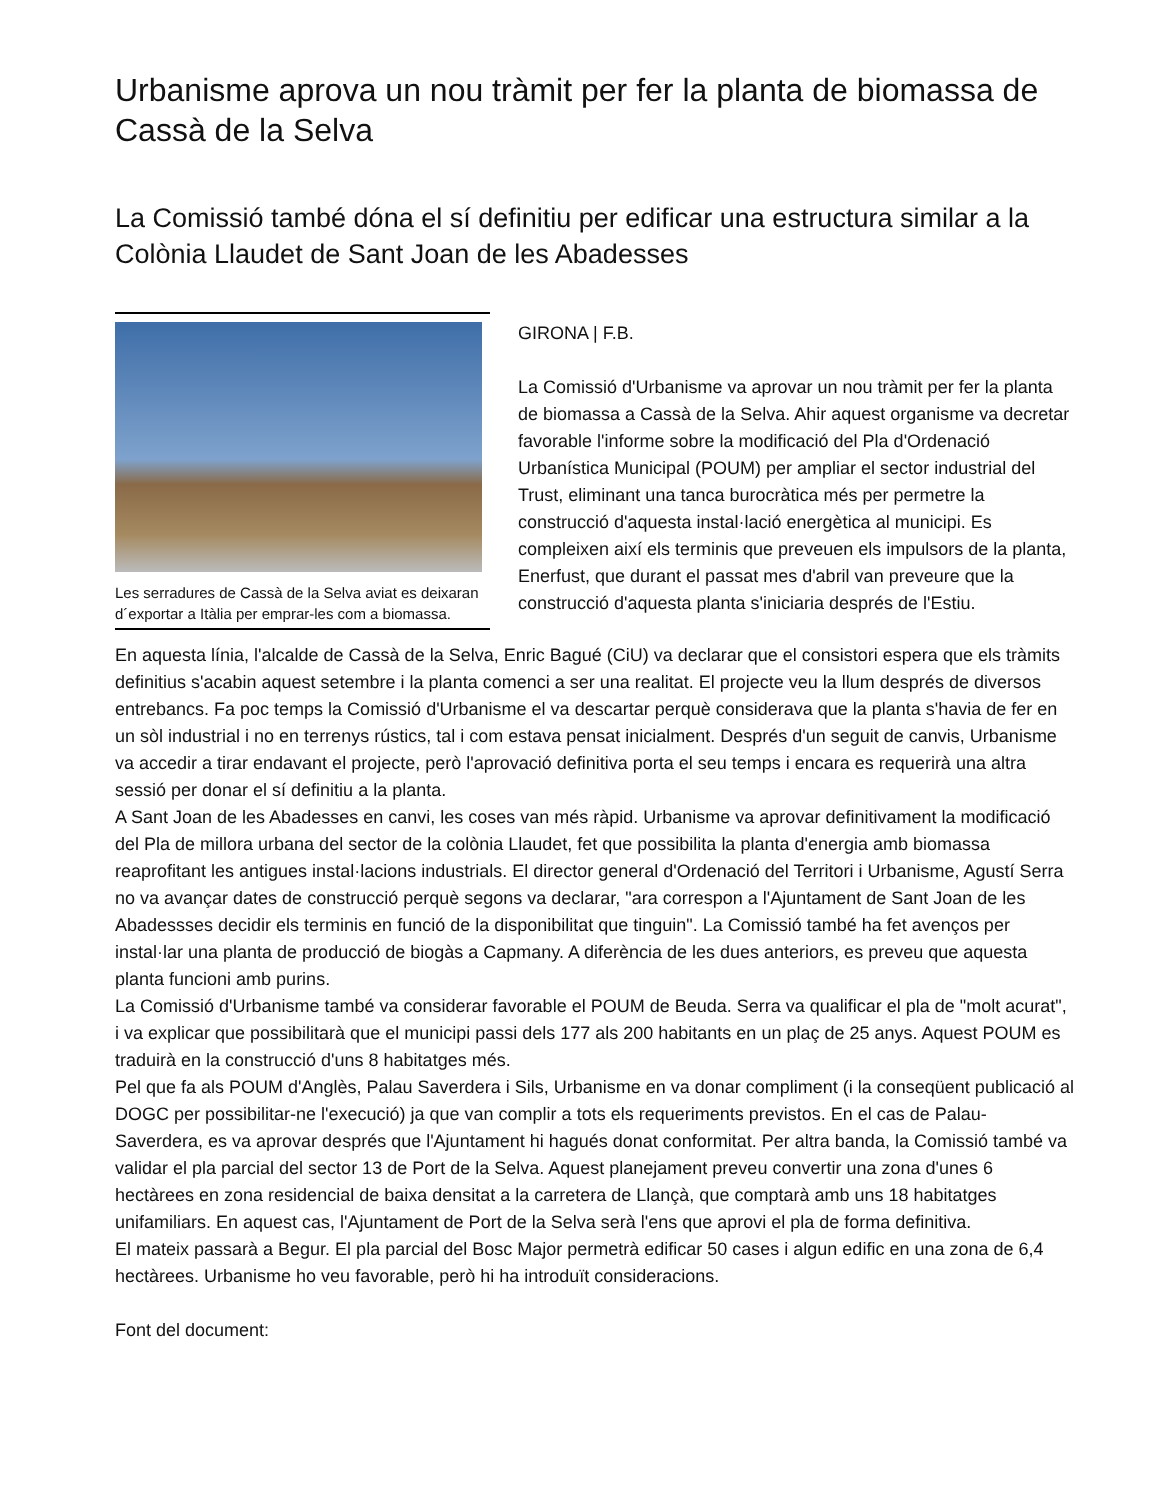Urbanisme aprova un nou tràmit per fer la planta de biomassa de Cassà de la Selva
La Comissió també dóna el sí definitiu per edificar una estructura similar a la Colònia Llaudet de Sant Joan de les Abadesses
Les serradures de Cassà de la Selva aviat es deixaran d´exportar a Itàlia per emprar-les com a biomassa.
GIRONA | F.B.
La Comissió d'Urbanisme va aprovar un nou tràmit per fer la planta de biomassa a Cassà de la Selva. Ahir aquest organisme va decretar favorable l'informe sobre la modificació del Pla d'Ordenació Urbanística Municipal (POUM) per ampliar el sector industrial del Trust, eliminant una tanca burocràtica més per permetre la construcció d'aquesta instal·lació energètica al municipi. Es compleixen així els terminis que preveuen els impulsors de la planta, Enerfust, que durant el passat mes d'abril van preveure que la construcció d'aquesta planta s'iniciaria després de l'Estiu.
En aquesta línia, l'alcalde de Cassà de la Selva, Enric Bagué (CiU) va declarar que el consistori espera que els tràmits definitius s'acabin aquest setembre i la planta comenci a ser una realitat. El projecte veu la llum després de diversos entrebancs. Fa poc temps la Comissió d'Urbanisme el va descartar perquè considerava que la planta s'havia de fer en un sòl industrial i no en terrenys rústics, tal i com estava pensat inicialment. Després d'un seguit de canvis, Urbanisme va accedir a tirar endavant el projecte, però l'aprovació definitiva porta el seu temps i encara es requerirà una altra sessió per donar el sí definitiu a la planta.
A Sant Joan de les Abadesses en canvi, les coses van més ràpid. Urbanisme va aprovar definitivament la modificació del Pla de millora urbana del sector de la colònia Llaudet, fet que possibilita la planta d'energia amb biomassa reaprofitant les antigues instal·lacions industrials. El director general d'Ordenació del Territori i Urbanisme, Agustí Serra no va avançar dates de construcció perquè segons va declarar, "ara correspon a l'Ajuntament de Sant Joan de les Abadessses decidir els terminis en funció de la disponibilitat que tinguin". La Comissió també ha fet avenços per instal·lar una planta de producció de biogàs a Capmany. A diferència de les dues anteriors, es preveu que aquesta planta funcioni amb purins.
La Comissió d'Urbanisme també va considerar favorable el POUM de Beuda. Serra va qualificar el pla de "molt acurat", i va explicar que possibilitarà que el municipi passi dels 177 als 200 habitants en un plaç de 25 anys. Aquest POUM es traduirà en la construcció d'uns 8 habitatges més.
Pel que fa als POUM d'Anglès, Palau Saverdera i Sils, Urbanisme en va donar compliment (i la conseqüent publicació al DOGC per possibilitar-ne l'execució) ja que van complir a tots els requeriments previstos. En el cas de Palau-Saverdera, es va aprovar després que l'Ajuntament hi hagués donat conformitat. Per altra banda, la Comissió també va validar el pla parcial del sector 13 de Port de la Selva. Aquest planejament preveu convertir una zona d'unes 6 hectàrees en zona residencial de baixa densitat a la carretera de Llançà, que comptarà amb uns 18 habitatges unifamiliars. En aquest cas, l'Ajuntament de Port de la Selva serà l'ens que aprovi el pla de forma definitiva.
El mateix passarà a Begur. El pla parcial del Bosc Major permetrà edificar 50 cases i algun edific en una zona de 6,4 hectàrees. Urbanisme ho veu favorable, però hi ha introduït consideracions.
Font del document: